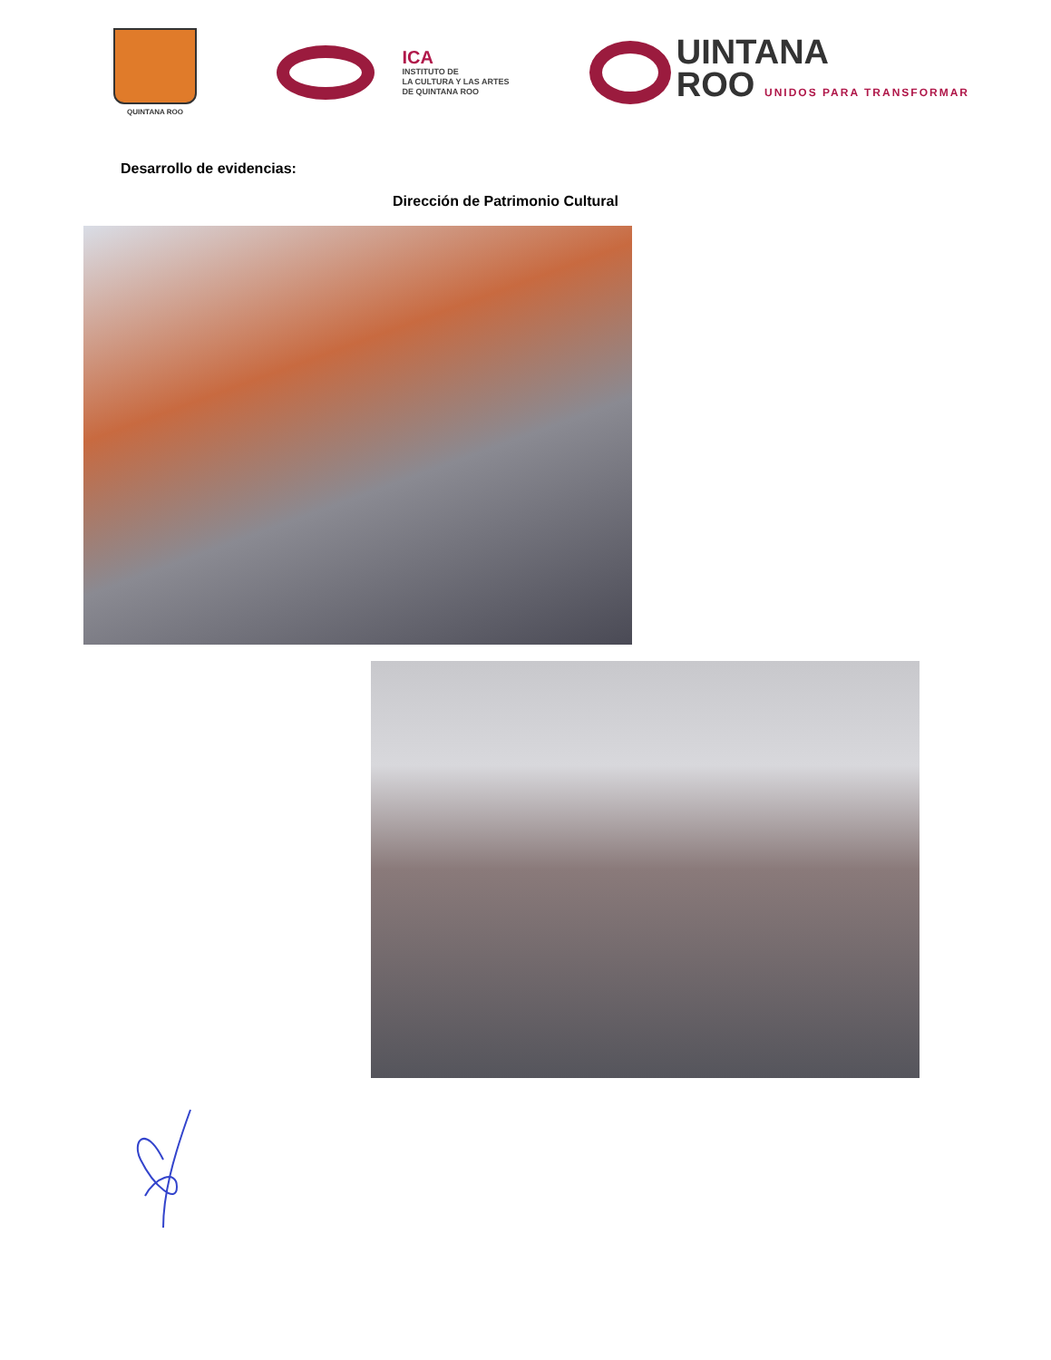QUINTANA ROO
ICA
INSTITUTO DE
LA CULTURA Y LAS ARTES
DE QUINTANA ROO
UINTANA
ROO UNIDOS PARA TRANSFORMAR
Desarrollo de evidencias:
Dirección de Patrimonio Cultural